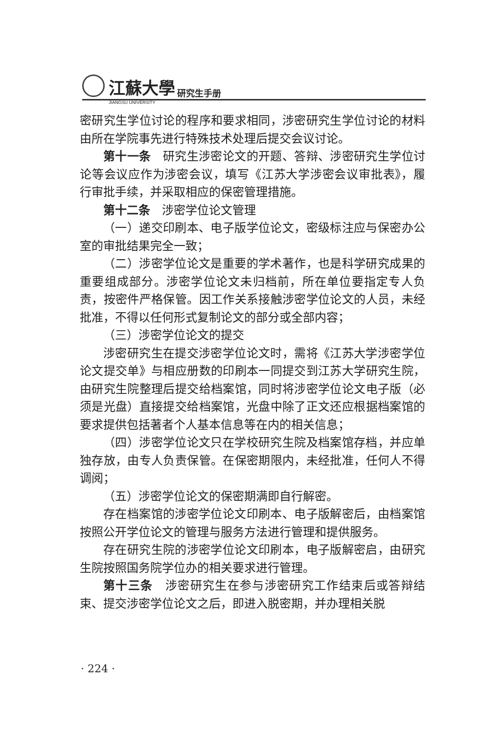江蘇大學 研究生手册
JIANGSU UNIVERSITY
密研究生学位讨论的程序和要求相同，涉密研究生学位讨论的材料由所在学院事先进行特殊技术处理后提交会议讨论。
第十一条　研究生涉密论文的开题、答辩、涉密研究生学位讨论等会议应作为涉密会议，填写《江苏大学涉密会议审批表》，履行审批手续，并采取相应的保密管理措施。
第十二条　涉密学位论文管理
（一）递交印刷本、电子版学位论文，密级标注应与保密办公室的审批结果完全一致；
（二）涉密学位论文是重要的学术著作，也是科学研究成果的重要组成部分。涉密学位论文未归档前，所在单位要指定专人负责，按密件严格保管。因工作关系接触涉密学位论文的人员，未经批准，不得以任何形式复制论文的部分或全部内容；
（三）涉密学位论文的提交
涉密研究生在提交涉密学位论文时，需将《江苏大学涉密学位论文提交单》与相应册数的印刷本一同提交到江苏大学研究生院，由研究生院整理后提交给档案馆，同时将涉密学位论文电子版（必须是光盘）直接提交给档案馆，光盘中除了正文还应根据档案馆的要求提供包括著者个人基本信息等在内的相关信息；
（四）涉密学位论文只在学校研究生院及档案馆存档，并应单独存放，由专人负责保管。在保密期限内，未经批准，任何人不得调阅；
（五）涉密学位论文的保密期满即自行解密。
存在档案馆的涉密学位论文印刷本、电子版解密后，由档案馆按照公开学位论文的管理与服务方法进行管理和提供服务。
存在研究生院的涉密学位论文印刷本，电子版解密启，由研究生院按照国务院学位办的相关要求进行管理。
第十三条　涉密研究生在参与涉密研究工作结束后或答辩结束、提交涉密学位论文之后，即进入脱密期，并办理相关脱
· 224 ·